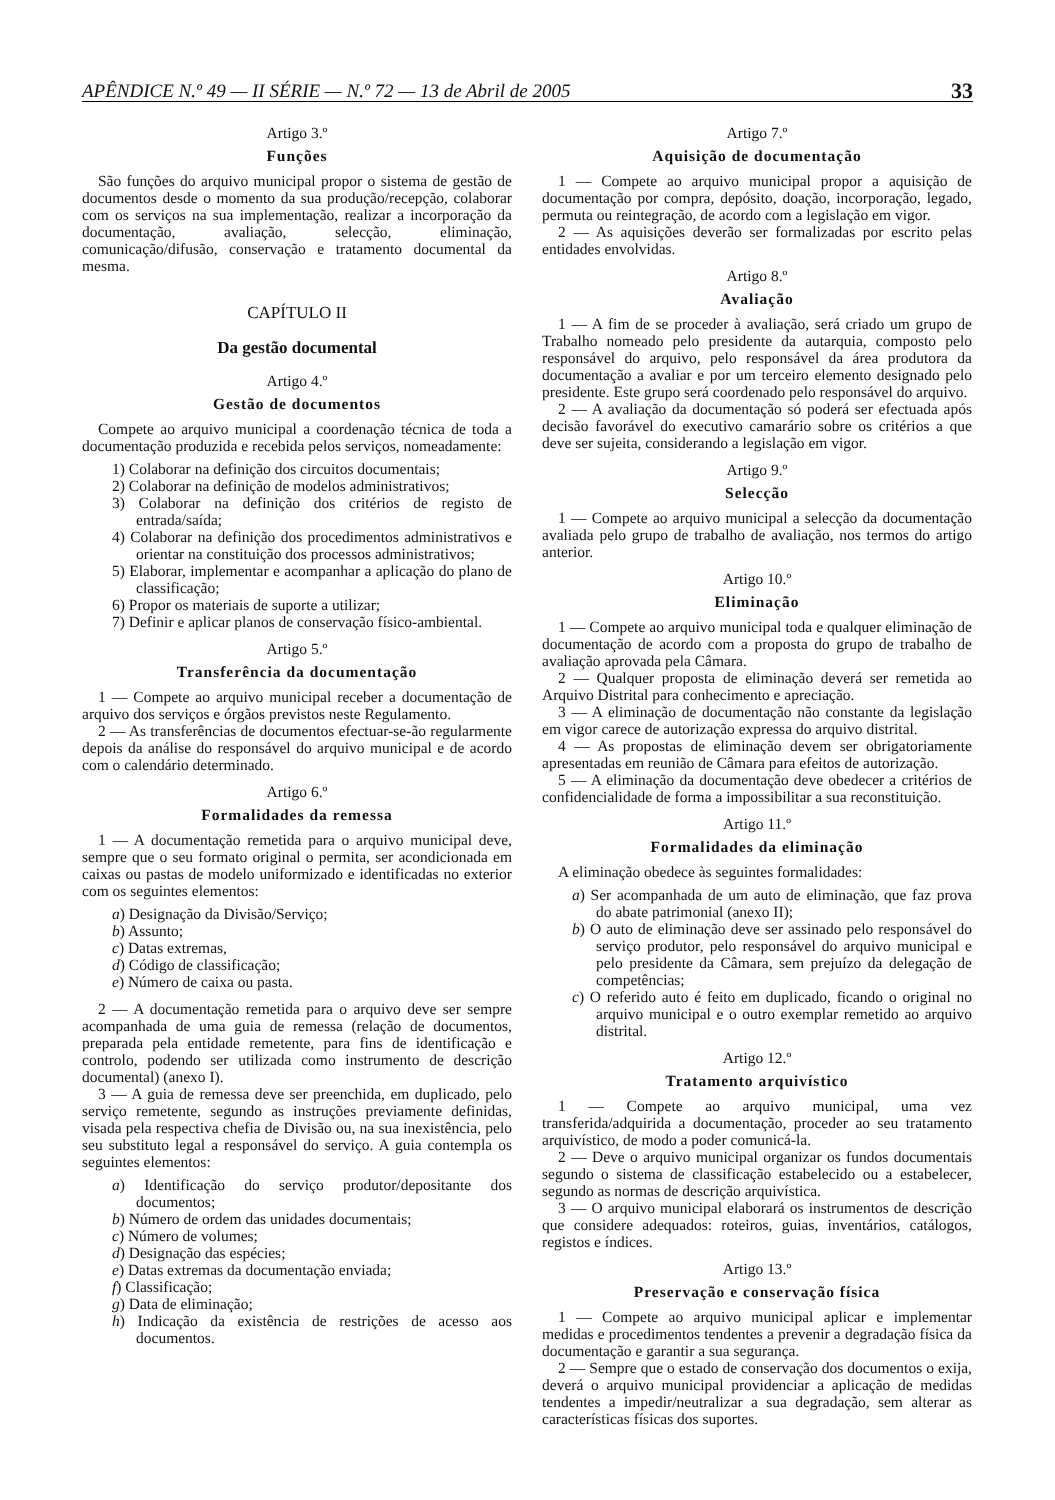APÊNDICE N.º 49 — II SÉRIE — N.º 72 — 13 de Abril de 2005 33
Artigo 3.º
Funções
São funções do arquivo municipal propor o sistema de gestão de documentos desde o momento da sua produção/recepção, colaborar com os serviços na sua implementação, realizar a incorporação da documentação, avaliação, selecção, eliminação, comunicação/difusão, conservação e tratamento documental da mesma.
CAPÍTULO II
Da gestão documental
Artigo 4.º
Gestão de documentos
Compete ao arquivo municipal a coordenação técnica de toda a documentação produzida e recebida pelos serviços, nomeadamente:
1) Colaborar na definição dos circuitos documentais;
2) Colaborar na definição de modelos administrativos;
3) Colaborar na definição dos critérios de registo de entrada/saída;
4) Colaborar na definição dos procedimentos administrativos e orientar na constituição dos processos administrativos;
5) Elaborar, implementar e acompanhar a aplicação do plano de classificação;
6) Propor os materiais de suporte a utilizar;
7) Definir e aplicar planos de conservação físico-ambiental.
Artigo 5.º
Transferência da documentação
1 — Compete ao arquivo municipal receber a documentação de arquivo dos serviços e órgãos previstos neste Regulamento.
2 — As transferências de documentos efectuar-se-ão regularmente depois da análise do responsável do arquivo municipal e de acordo com o calendário determinado.
Artigo 6.º
Formalidades da remessa
1 — A documentação remetida para o arquivo municipal deve, sempre que o seu formato original o permita, ser acondicionada em caixas ou pastas de modelo uniformizado e identificadas no exterior com os seguintes elementos:
a) Designação da Divisão/Serviço;
b) Assunto;
c) Datas extremas,
d) Código de classificação;
e) Número de caixa ou pasta.
2 — A documentação remetida para o arquivo deve ser sempre acompanhada de uma guia de remessa (relação de documentos, preparada pela entidade remetente, para fins de identificação e controlo, podendo ser utilizada como instrumento de descrição documental) (anexo I).
3 — A guia de remessa deve ser preenchida, em duplicado, pelo serviço remetente, segundo as instruções previamente definidas, visada pela respectiva chefia de Divisão ou, na sua inexistência, pelo seu substituto legal a responsável do serviço. A guia contempla os seguintes elementos:
a) Identificação do serviço produtor/depositante dos documentos;
b) Número de ordem das unidades documentais;
c) Número de volumes;
d) Designação das espécies;
e) Datas extremas da documentação enviada;
f) Classificação;
g) Data de eliminação;
h) Indicação da existência de restrições de acesso aos documentos.
Artigo 7.º
Aquisição de documentação
1 — Compete ao arquivo municipal propor a aquisição de documentação por compra, depósito, doação, incorporação, legado, permuta ou reintegração, de acordo com a legislação em vigor.
2 — As aquisições deverão ser formalizadas por escrito pelas entidades envolvidas.
Artigo 8.º
Avaliação
1 — A fim de se proceder à avaliação, será criado um grupo de Trabalho nomeado pelo presidente da autarquia, composto pelo responsável do arquivo, pelo responsável da área produtora da documentação a avaliar e por um terceiro elemento designado pelo presidente. Este grupo será coordenado pelo responsável do arquivo.
2 — A avaliação da documentação só poderá ser efectuada após decisão favorável do executivo camarário sobre os critérios a que deve ser sujeita, considerando a legislação em vigor.
Artigo 9.º
Selecção
1 — Compete ao arquivo municipal a selecção da documentação avaliada pelo grupo de trabalho de avaliação, nos termos do artigo anterior.
Artigo 10.º
Eliminação
1 — Compete ao arquivo municipal toda e qualquer eliminação de documentação de acordo com a proposta do grupo de trabalho de avaliação aprovada pela Câmara.
2 — Qualquer proposta de eliminação deverá ser remetida ao Arquivo Distrital para conhecimento e apreciação.
3 — A eliminação de documentação não constante da legislação em vigor carece de autorização expressa do arquivo distrital.
4 — As propostas de eliminação devem ser obrigatoriamente apresentadas em reunião de Câmara para efeitos de autorização.
5 — A eliminação da documentação deve obedecer a critérios de confidencialidade de forma a impossibilitar a sua reconstituição.
Artigo 11.º
Formalidades da eliminação
A eliminação obedece às seguintes formalidades:
a) Ser acompanhada de um auto de eliminação, que faz prova do abate patrimonial (anexo II);
b) O auto de eliminação deve ser assinado pelo responsável do serviço produtor, pelo responsável do arquivo municipal e pelo presidente da Câmara, sem prejuízo da delegação de competências;
c) O referido auto é feito em duplicado, ficando o original no arquivo municipal e o outro exemplar remetido ao arquivo distrital.
Artigo 12.º
Tratamento arquivístico
1 — Compete ao arquivo municipal, uma vez transferida/adquirida a documentação, proceder ao seu tratamento arquivístico, de modo a poder comunicá-la.
2 — Deve o arquivo municipal organizar os fundos documentais segundo o sistema de classificação estabelecido ou a estabelecer, segundo as normas de descrição arquivística.
3 — O arquivo municipal elaborará os instrumentos de descrição que considere adequados: roteiros, guias, inventários, catálogos, registos e índices.
Artigo 13.º
Preservação e conservação física
1 — Compete ao arquivo municipal aplicar e implementar medidas e procedimentos tendentes a prevenir a degradação física da documentação e garantir a sua segurança.
2 — Sempre que o estado de conservação dos documentos o exija, deverá o arquivo municipal providenciar a aplicação de medidas tendentes a impedir/neutralizar a sua degradação, sem alterar as características físicas dos suportes.